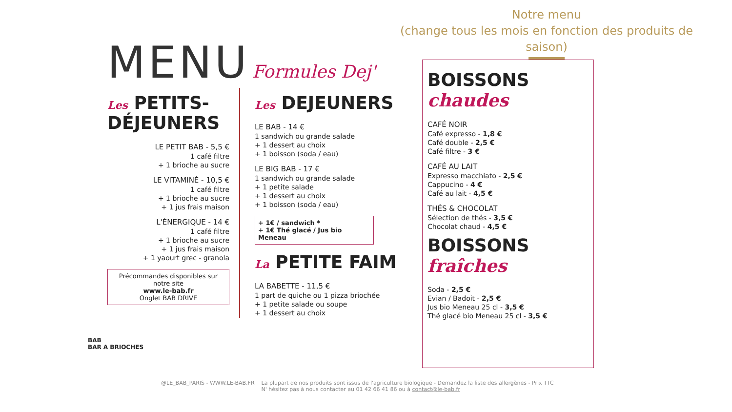Notre menu
(change tous les mois en fonction des produits de saison)
MENU
Formules Dej'
Les PETITS-DÉJEUNERS
LE PETIT BAB - 5,5 €
1 café filtre
+ 1 brioche au sucre
LE VITAMINÉ - 10,5 €
1 café filtre
+ 1 brioche au sucre
+ 1 jus frais maison
L'ÉNERGIQUE - 14 €
1 café filtre
+ 1 brioche au sucre
+ 1 jus frais maison
+ 1 yaourt grec - granola
Précommandes disponibles sur notre site
www.le-bab.fr
Onglet BAB DRIVE
Les DEJEUNERS
LE BAB - 14 €
1 sandwich ou grande salade
+ 1 dessert au choix
+ 1 boisson (soda / eau)
LE BIG BAB - 17 €
1 sandwich ou grande salade
+ 1 petite salade
+ 1 dessert au choix
+ 1 boisson (soda / eau)
+ 1€ / sandwich *
+ 1€ Thé glacé / Jus bio Meneau
La PETITE FAIM
LA BABETTE - 11,5 €
1 part de quiche ou 1 pizza briochée
+ 1 petite salade ou soupe
+ 1 dessert au choix
BOISSONS chaudes
CAFÉ NOIR
Café expresso - 1,8 €
Café double - 2,5 €
Café filtre - 3 €
CAFÉ AU LAIT
Expresso macchiato - 2,5 €
Cappucino - 4 €
Café au lait - 4,5 €
THÉS & CHOCOLAT
Sélection de thés - 3,5 €
Chocolat chaud - 4,5 €
BOISSONS fraîches
Soda - 2,5 €
Evian / Badoit - 2,5 €
Jus bio Meneau 25 cl - 3,5 €
Thé glacé bio Meneau 25 cl - 3,5 €
BAB
BAR A BRIOCHES
@LE_BAB_PARIS - WWW.LE-BAB.FR La plupart de nos produits sont issus de l'agriculture biologique - Demandez la liste des allergènes - Prix TTC
N' hésitez pas à nous contacter au 01 42 66 41 86 ou à contact@le-bab.fr